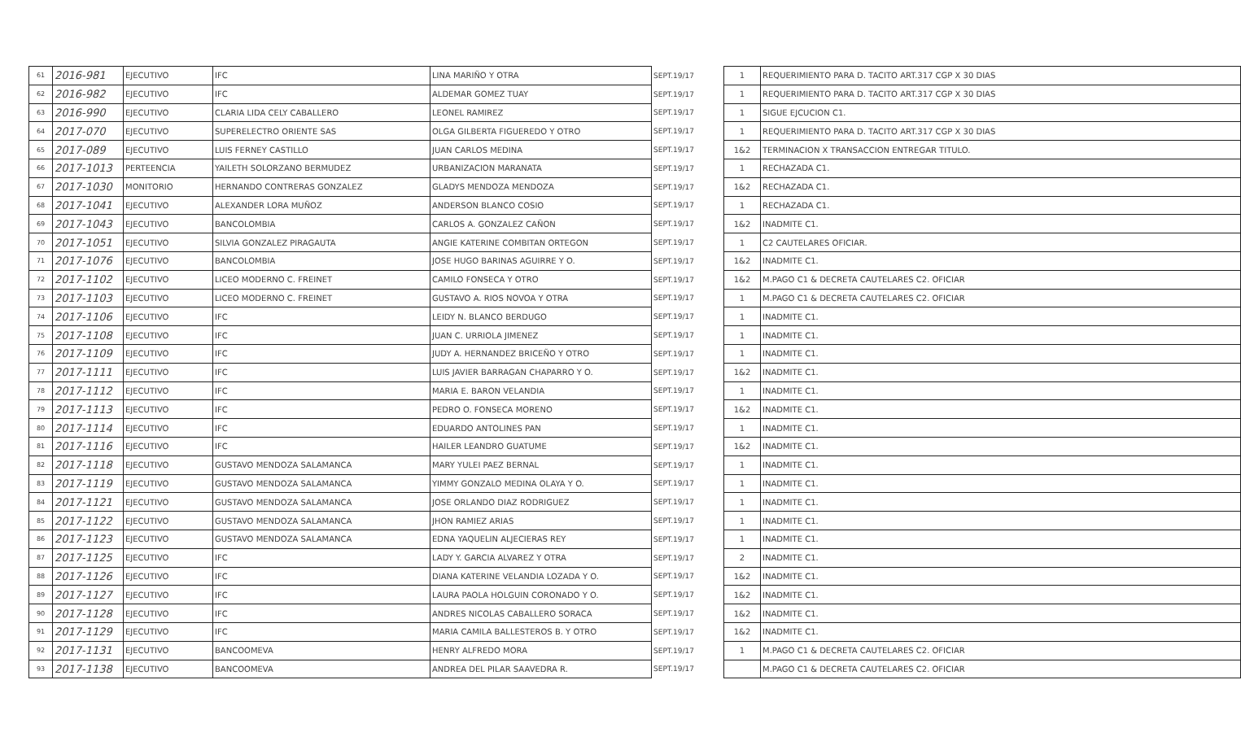| 61 | 2016-981 | EJECUTIVO | IFC | LINA MARIÑO Y OTRA | SEPT.19/17 | | 1 | REQUERIMIENTO PARA D. TACITO ART.317 CGP X 30 DIAS |
| 62 | 2016-982 | EJECUTIVO | IFC | ALDEMAR GOMEZ TUAY | SEPT.19/17 | | 1 | REQUERIMIENTO PARA D. TACITO ART.317 CGP X 30 DIAS |
| 63 | 2016-990 | EJECUTIVO | CLARIA LIDA CELY CABALLERO | LEONEL RAMIREZ | SEPT.19/17 | | 1 | SIGUE EJCUCION C1. |
| 64 | 2017-070 | EJECUTIVO | SUPERELECTRO ORIENTE SAS | OLGA GILBERTA FIGUEREDO Y OTRO | SEPT.19/17 | | 1 | REQUERIMIENTO PARA D. TACITO ART.317 CGP X 30 DIAS |
| 65 | 2017-089 | EJECUTIVO | LUIS FERNEY CASTILLO | JUAN CARLOS MEDINA | SEPT.19/17 | | 1&2 | TERMINACION X TRANSACCION ENTREGAR TITULO. |
| 66 | 2017-1013 | PERTEENCIA | YAILETH SOLORZANO BERMUDEZ | URBANIZACION MARANATA | SEPT.19/17 | | 1 | RECHAZADA C1. |
| 67 | 2017-1030 | MONITORIO | HERNANDO CONTRERAS GONZALEZ | GLADYS MENDOZA MENDOZA | SEPT.19/17 | | 1&2 | RECHAZADA C1. |
| 68 | 2017-1041 | EJECUTIVO | ALEXANDER LORA MUÑOZ | ANDERSON BLANCO COSIO | SEPT.19/17 | | 1 | RECHAZADA C1. |
| 69 | 2017-1043 | EJECUTIVO | BANCOLOMBIA | CARLOS A. GONZALEZ CAÑON | SEPT.19/17 | | 1&2 | INADMITE C1. |
| 70 | 2017-1051 | EJECUTIVO | SILVIA GONZALEZ PIRAGAUTA | ANGIE KATERINE COMBITAN ORTEGON | SEPT.19/17 | | 1 | C2 CAUTELARES OFICIAR. |
| 71 | 2017-1076 | EJECUTIVO | BANCOLOMBIA | JOSE HUGO BARINAS AGUIRRE Y O. | SEPT.19/17 | | 1&2 | INADMITE C1. |
| 72 | 2017-1102 | EJECUTIVO | LICEO MODERNO C. FREINET | CAMILO FONSECA Y OTRO | SEPT.19/17 | | 1&2 | M.PAGO C1 & DECRETA CAUTELARES C2. OFICIAR |
| 73 | 2017-1103 | EJECUTIVO | LICEO MODERNO C. FREINET | GUSTAVO A. RIOS NOVOA Y OTRA | SEPT.19/17 | | 1 | M.PAGO C1 & DECRETA CAUTELARES C2. OFICIAR |
| 74 | 2017-1106 | EJECUTIVO | IFC | LEIDY N. BLANCO BERDUGO | SEPT.19/17 | | 1 | INADMITE C1. |
| 75 | 2017-1108 | EJECUTIVO | IFC | JUAN C. URRIOLA JIMENEZ | SEPT.19/17 | | 1 | INADMITE C1. |
| 76 | 2017-1109 | EJECUTIVO | IFC | JUDY A. HERNANDEZ BRICEÑO Y OTRO | SEPT.19/17 | | 1 | INADMITE C1. |
| 77 | 2017-1111 | EJECUTIVO | IFC | LUIS JAVIER BARRAGAN CHAPARRO Y O. | SEPT.19/17 | | 1&2 | INADMITE C1. |
| 78 | 2017-1112 | EJECUTIVO | IFC | MARIA E. BARON VELANDIA | SEPT.19/17 | | 1 | INADMITE C1. |
| 79 | 2017-1113 | EJECUTIVO | IFC | PEDRO O. FONSECA MORENO | SEPT.19/17 | | 1&2 | INADMITE C1. |
| 80 | 2017-1114 | EJECUTIVO | IFC | EDUARDO ANTOLINES PAN | SEPT.19/17 | | 1 | INADMITE C1. |
| 81 | 2017-1116 | EJECUTIVO | IFC | HAILER LEANDRO GUATUME | SEPT.19/17 | | 1&2 | INADMITE C1. |
| 82 | 2017-1118 | EJECUTIVO | GUSTAVO MENDOZA SALAMANCA | MARY YULEI PAEZ BERNAL | SEPT.19/17 | | 1 | INADMITE C1. |
| 83 | 2017-1119 | EJECUTIVO | GUSTAVO MENDOZA SALAMANCA | YIMMY GONZALO MEDINA OLAYA Y O. | SEPT.19/17 | | 1 | INADMITE C1. |
| 84 | 2017-1121 | EJECUTIVO | GUSTAVO MENDOZA SALAMANCA | JOSE ORLANDO DIAZ RODRIGUEZ | SEPT.19/17 | | 1 | INADMITE C1. |
| 85 | 2017-1122 | EJECUTIVO | GUSTAVO MENDOZA SALAMANCA | JHON RAMIEZ ARIAS | SEPT.19/17 | | 1 | INADMITE C1. |
| 86 | 2017-1123 | EJECUTIVO | GUSTAVO MENDOZA SALAMANCA | EDNA YAQUELIN ALJECIERAS REY | SEPT.19/17 | | 1 | INADMITE C1. |
| 87 | 2017-1125 | EJECUTIVO | IFC | LADY Y. GARCIA ALVAREZ Y OTRA | SEPT.19/17 | | 2 | INADMITE C1. |
| 88 | 2017-1126 | EJECUTIVO | IFC | DIANA KATERINE VELANDIA LOZADA Y O. | SEPT.19/17 | | 1&2 | INADMITE C1. |
| 89 | 2017-1127 | EJECUTIVO | IFC | LAURA PAOLA HOLGUIN CORONADO Y O. | SEPT.19/17 | | 1&2 | INADMITE C1. |
| 90 | 2017-1128 | EJECUTIVO | IFC | ANDRES NICOLAS CABALLERO SORACA | SEPT.19/17 | | 1&2 | INADMITE C1. |
| 91 | 2017-1129 | EJECUTIVO | IFC | MARIA CAMILA BALLESTEROS B. Y OTRO | SEPT.19/17 | | 1&2 | INADMITE C1. |
| 92 | 2017-1131 | EJECUTIVO | BANCOOMEVA | HENRY ALFREDO MORA | SEPT.19/17 | | 1 | M.PAGO C1 & DECRETA CAUTELARES C2. OFICIAR |
| 93 | 2017-1138 | EJECUTIVO | BANCOOMEVA | ANDREA DEL PILAR SAAVEDRA R. | SEPT.19/17 | | | M.PAGO C1 & DECRETA CAUTELARES C2. OFICIAR |